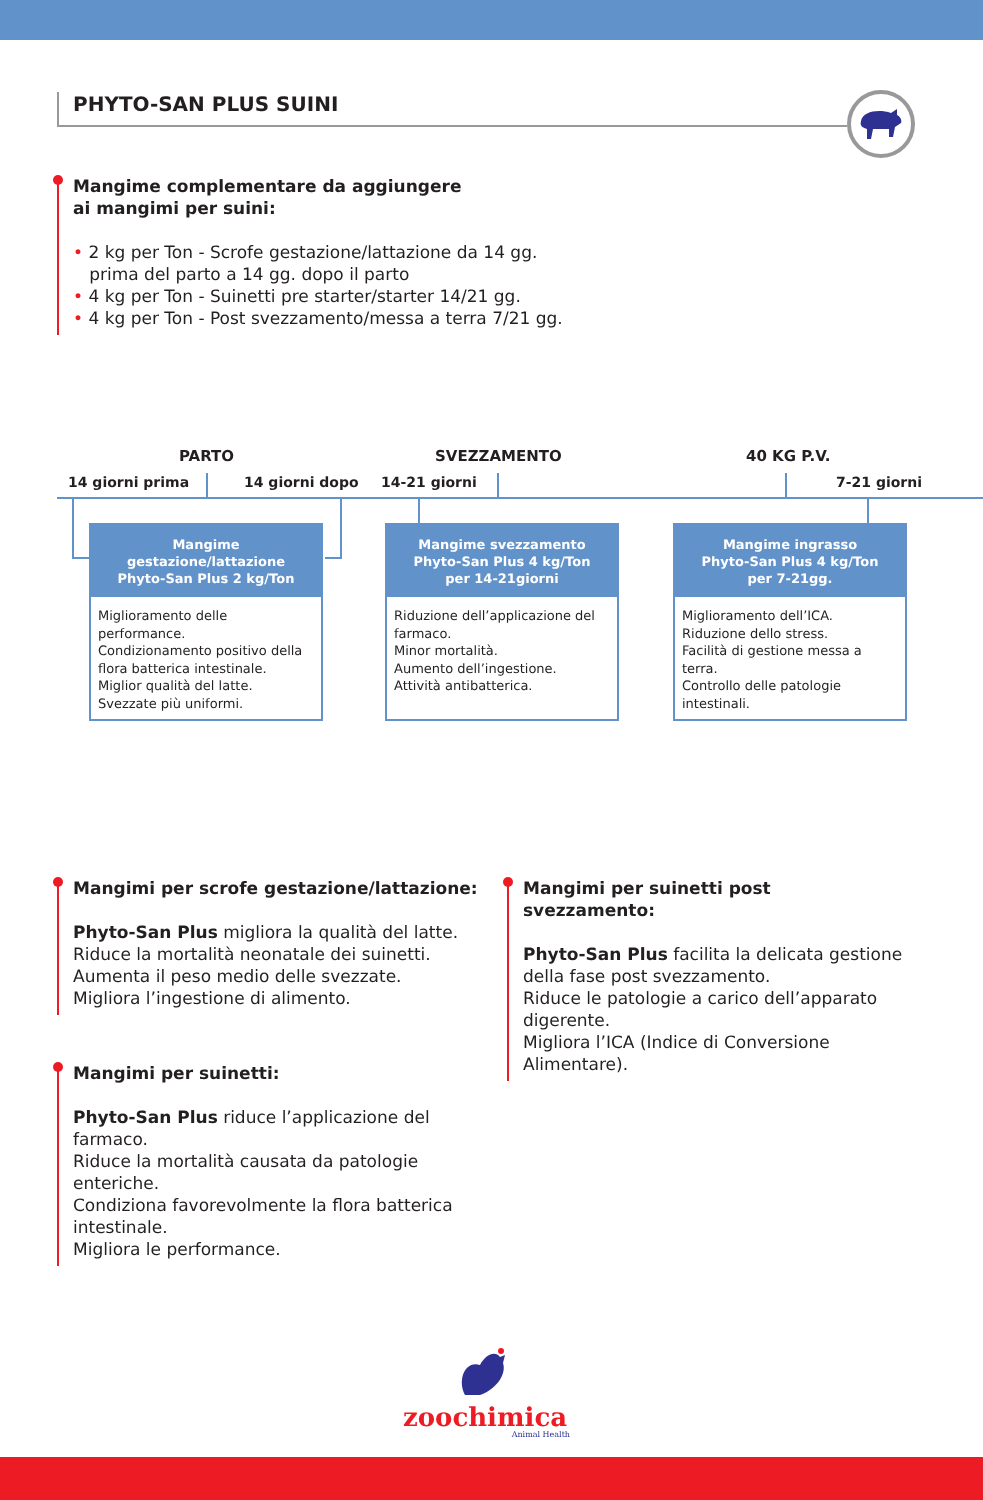PHYTO-SAN PLUS SUINI
Mangime complementare da aggiungere
ai mangimi per suini:
• 2 kg per Ton - Scrofe gestazione/lattazione da 14 gg.
prima del parto a 14 gg. dopo il parto
• 4 kg per Ton - Suinetti pre starter/starter 14/21 gg.
• 4 kg per Ton - Post svezzamento/messa a terra 7/21 gg.
PARTO SVEZZAMENTO 40 KG P.V.
14 giorni prima 14 giorni dopo 14-21 giorni 7-21 giorni
Mangime
gestazione/lattazione
Phyto-San Plus 2 kg/Ton
Miglioramento delle performance.
Condizionamento positivo della flora batterica intestinale.
Miglior qualità del latte.
Svezzate più uniformi.
Mangime svezzamento
Phyto-San Plus 4 kg/Ton
per 14-21giorni
Riduzione dell’applicazione del farmaco.
Minor mortalità.
Aumento dell’ingestione.
Attività antibatterica.
Mangime ingrasso
Phyto-San Plus 4 kg/Ton
per 7-21gg.
Miglioramento dell’ICA.
Riduzione dello stress.
Facilità di gestione messa a terra.
Controllo delle patologie intestinali.
Mangimi per scrofe gestazione/lattazione:
Phyto-San Plus migliora la qualità del latte.
Riduce la mortalità neonatale dei suinetti.
Aumenta il peso medio delle svezzate.
Migliora l’ingestione di alimento.
Mangimi per suinetti:
Phyto-San Plus riduce l’applicazione del
farmaco.
Riduce la mortalità causata da patologie
enteriche.
Condiziona favorevolmente la flora batterica
intestinale.
Migliora le performance.
Mangimi per suinetti post svezzamento:
Phyto-San Plus facilita la delicata gestione
della fase post svezzamento.
Riduce le patologie a carico dell’apparato
digerente.
Migliora l’ICA (Indice di Conversione
Alimentare).
zoochimica
Animal Health